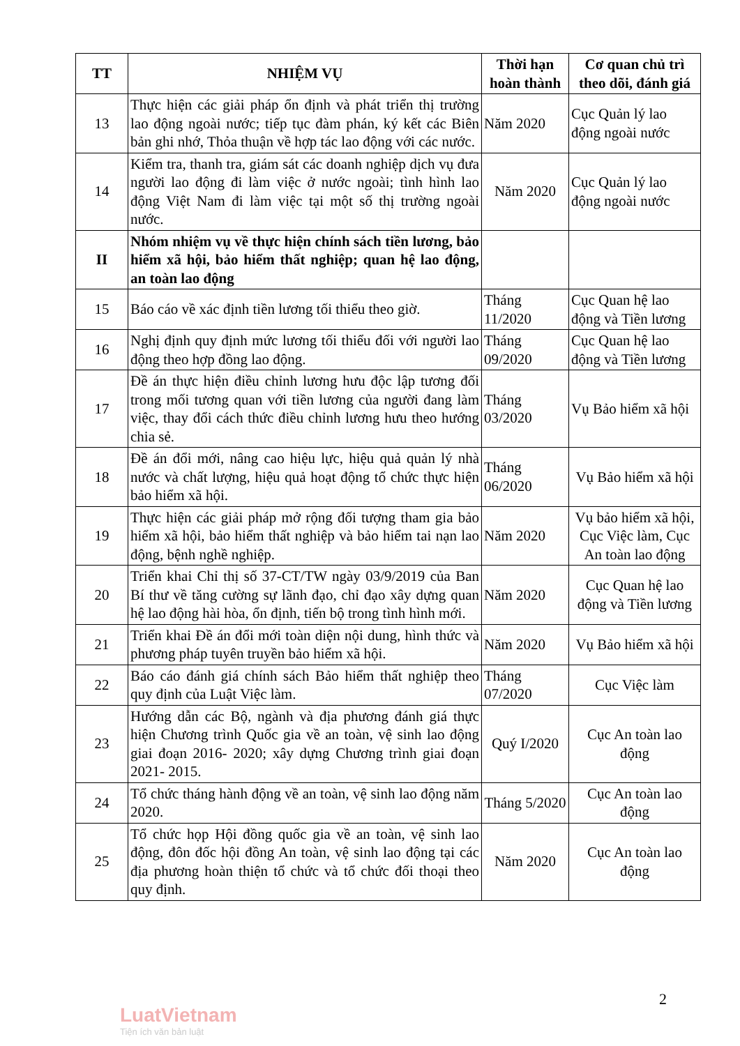| TT | NHIỆM VỤ | Thời hạn hoàn thành | Cơ quan chủ trì theo dõi, đánh giá |
| --- | --- | --- | --- |
| 13 | Thực hiện các giải pháp ổn định và phát triển thị trường lao động ngoài nước; tiếp tục đàm phán, ký kết các Biên bản ghi nhớ, Thỏa thuận về hợp tác lao động với các nước. | Năm 2020 | Cục Quản lý lao động ngoài nước |
| 14 | Kiểm tra, thanh tra, giám sát các doanh nghiệp dịch vụ đưa người lao động đi làm việc ở nước ngoài; tình hình lao động Việt Nam đi làm việc tại một số thị trường ngoài nước. | Năm 2020 | Cục Quản lý lao động ngoài nước |
| II | Nhóm nhiệm vụ về thực hiện chính sách tiền lương, bảo hiểm xã hội, bảo hiểm thất nghiệp; quan hệ lao động, an toàn lao động | | |
| 15 | Báo cáo về xác định tiền lương tối thiểu theo giờ. | Tháng 11/2020 | Cục Quan hệ lao động và Tiền lương |
| 16 | Nghị định quy định mức lương tối thiểu đối với người lao động theo hợp đồng lao động. | Tháng 09/2020 | Cục Quan hệ lao động và Tiền lương |
| 17 | Đề án thực hiện điều chỉnh lương hưu độc lập tương đối trong mối tương quan với tiền lương của người đang làm việc, thay đổi cách thức điều chỉnh lương hưu theo hướng chia sẻ. | Tháng 03/2020 | Vụ Bảo hiểm xã hội |
| 18 | Đề án đổi mới, nâng cao hiệu lực, hiệu quả quản lý nhà nước và chất lượng, hiệu quả hoạt động tổ chức thực hiện bảo hiểm xã hội. | Tháng 06/2020 | Vụ Bảo hiểm xã hội |
| 19 | Thực hiện các giải pháp mở rộng đối tượng tham gia bảo hiểm xã hội, bảo hiểm thất nghiệp và bảo hiểm tai nạn lao động, bệnh nghề nghiệp. | Năm 2020 | Vụ bảo hiểm xã hội, Cục Việc làm, Cục An toàn lao động |
| 20 | Triển khai Chỉ thị số 37-CT/TW ngày 03/9/2019 của Ban Bí thư về tăng cường sự lãnh đạo, chỉ đạo xây dựng quan hệ lao động hài hòa, ổn định, tiến bộ trong tình hình mới. | Năm 2020 | Cục Quan hệ lao động và Tiền lương |
| 21 | Triển khai Đề án đổi mới toàn diện nội dung, hình thức và phương pháp tuyên truyền bảo hiểm xã hội. | Năm 2020 | Vụ Bảo hiểm xã hội |
| 22 | Báo cáo đánh giá chính sách Bảo hiểm thất nghiệp theo quy định của Luật Việc làm. | Tháng 07/2020 | Cục Việc làm |
| 23 | Hướng dẫn các Bộ, ngành và địa phương đánh giá thực hiện Chương trình Quốc gia về an toàn, vệ sinh lao động giai đoạn 2016- 2020; xây dựng Chương trình giai đoạn 2021- 2015. | Quý I/2020 | Cục An toàn lao động |
| 24 | Tổ chức tháng hành động về an toàn, vệ sinh lao động năm 2020. | Tháng 5/2020 | Cục An toàn lao động |
| 25 | Tổ chức họp Hội đồng quốc gia về an toàn, vệ sinh lao động, đôn đốc hội đồng An toàn, vệ sinh lao động tại các địa phương hoàn thiện tổ chức và tổ chức đối thoại theo quy định. | Năm 2020 | Cục An toàn lao động |
2
LuatVietnam
Tiện ích văn bản luật